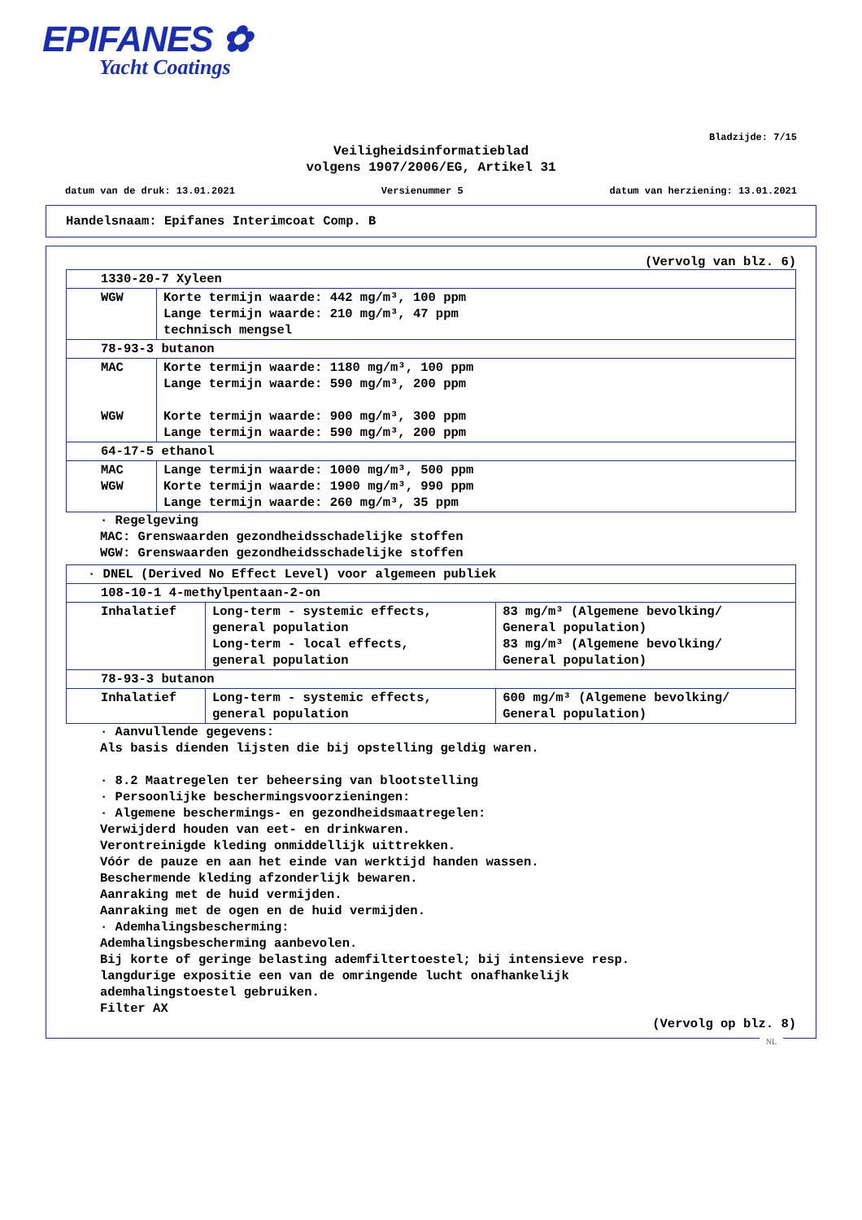EPIFANES ✿
Yacht Coatings
Bladzijde: 7/15
Veiligheidsinformatieblad
volgens 1907/2006/EG, Artikel 31
datum van de druk: 13.01.2021 Versienummer 5 datum van herziening: 13.01.2021
Handelsnaam: Epifanes Interimcoat Comp. B
(Vervolg van blz. 6)
| 1330-20-7 Xyleen | |
| WGW | Korte termijn waarde: 442 mg/m³, 100 ppm Lange termijn waarde: 210 mg/m³, 47 ppm technisch mengsel |
| 78-93-3 butanon | |
| MAC WGW | Korte termijn waarde: 1180 mg/m³, 100 ppm Lange termijn waarde: 590 mg/m³, 200 ppm Korte termijn waarde: 900 mg/m³, 300 ppm Lange termijn waarde: 590 mg/m³, 200 ppm |
| 64-17-5 ethanol | |
| MAC WGW | Lange termijn waarde: 1000 mg/m³, 500 ppm Korte termijn waarde: 1900 mg/m³, 990 ppm Lange termijn waarde: 260 mg/m³, 35 ppm |
· Regelgeving
MAC: Grenswaarden gezondheidsschadelijke stoffen
WGW: Grenswaarden gezondheidsschadelijke stoffen
| · DNEL (Derived No Effect Level) voor algemeen publiek | | |
| 108-10-1 4-methylpentaan-2-on | | |
| Inhalatief | Long-term - systemic effects, general population Long-term - local effects, general population | 83 mg/m³ (Algemene bevolking/ General population) 83 mg/m³ (Algemene bevolking/ General population) |
| 78-93-3 butanon | | |
| Inhalatief | Long-term - systemic effects, general population | 600 mg/m³ (Algemene bevolking/ General population) |
· Aanvullende gegevens:
Als basis dienden lijsten die bij opstelling geldig waren.
· 8.2 Maatregelen ter beheersing van blootstelling
· Persoonlijke beschermingsvoorzieningen:
· Algemene beschermings- en gezondheidsmaatregelen:
Verwijderd houden van eet- en drinkwaren.
Verontreinigde kleding onmiddellijk uittrekken.
Vóór de pauze en aan het einde van werktijd handen wassen.
Beschermende kleding afzonderlijk bewaren.
Aanraking met de huid vermijden.
Aanraking met de ogen en de huid vermijden.
· Ademhalingsbescherming:
Ademhalingsbescherming aanbevolen.
Bij korte of geringe belasting ademfiltertoestel; bij intensieve resp.
langdurige expositie een van de omringende lucht onafhankelijk
ademhalingstoestel gebruiken.
Filter AX
(Vervolg op blz. 8)
NL